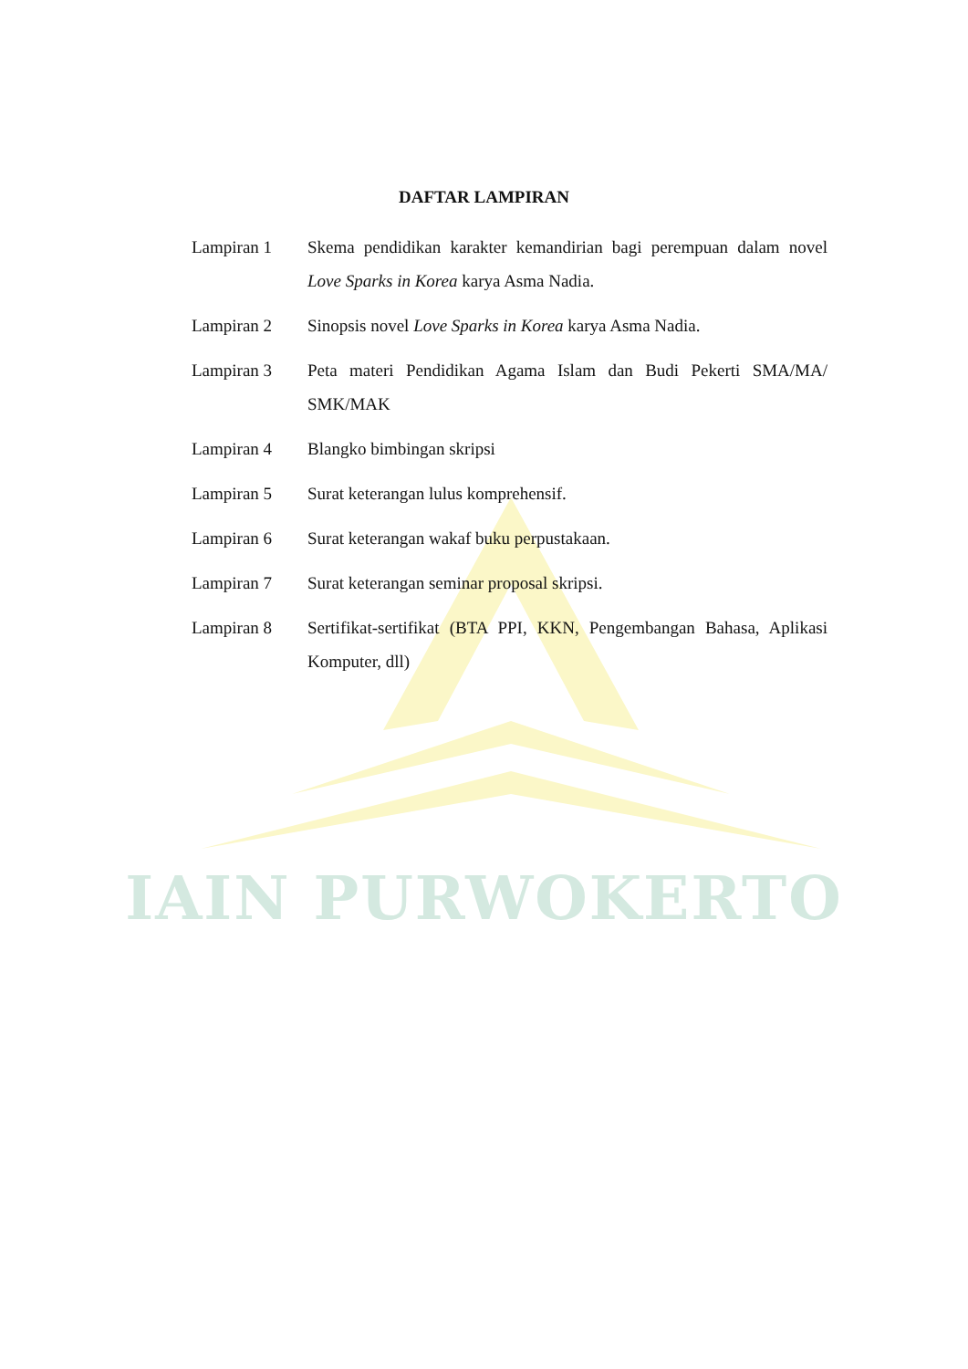IAIN PURWOKERTO
DAFTAR LAMPIRAN
| Lampiran 1 | Skema pendidikan karakter kemandirian bagi perempuan dalam novel Love Sparks in Korea karya Asma Nadia. |
| Lampiran 2 | Sinopsis novel Love Sparks in Korea karya Asma Nadia. |
| Lampiran 3 | Peta materi Pendidikan Agama Islam dan Budi Pekerti SMA/MA/ SMK/MAK |
| Lampiran 4 | Blangko bimbingan skripsi |
| Lampiran 5 | Surat keterangan lulus komprehensif. |
| Lampiran 6 | Surat keterangan wakaf buku perpustakaan. |
| Lampiran 7 | Surat keterangan seminar proposal skripsi. |
| Lampiran 8 | Sertifikat-sertifikat (BTA PPI, KKN, Pengembangan Bahasa, Aplikasi Komputer, dll) |